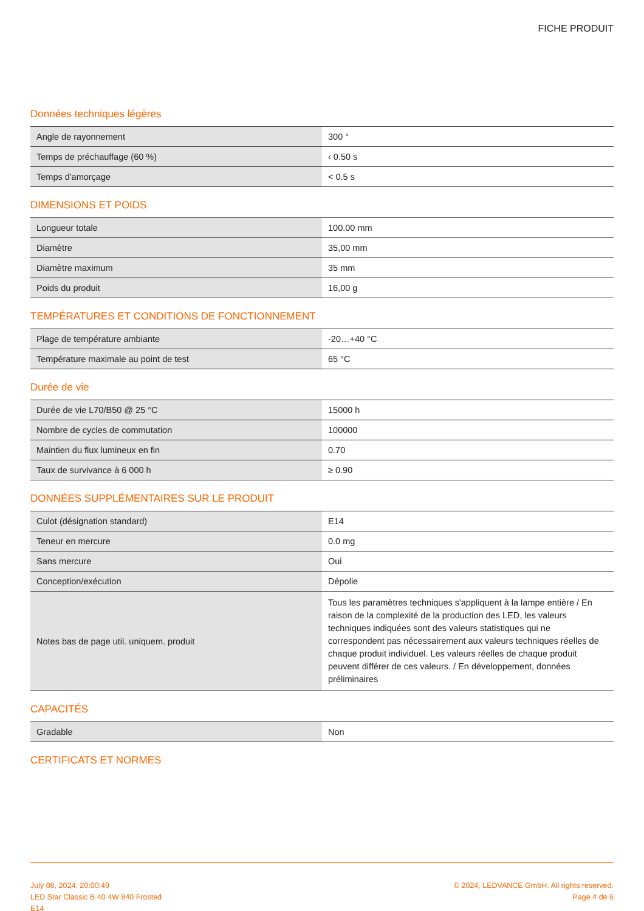FICHE PRODUIT
Données techniques légères
| Angle de rayonnement | 300 ° |
| Temps de préchauffage (60 %) | ‹ 0.50 s |
| Temps d'amorçage | < 0.5 s |
DIMENSIONS ET POIDS
| Longueur totale | 100.00 mm |
| Diamètre | 35,00 mm |
| Diamètre maximum | 35 mm |
| Poids du produit | 16,00 g |
TEMPÉRATURES ET CONDITIONS DE FONCTIONNEMENT
| Plage de température ambiante | -20…+40 °C |
| Température maximale au point de test | 65 °C |
Durée de vie
| Durée de vie L70/B50 @ 25 °C | 15000 h |
| Nombre de cycles de commutation | 100000 |
| Maintien du flux lumineux en fin | 0.70 |
| Taux de survivance à 6 000 h | ≥ 0.90 |
DONNÉES SUPPLÉMENTAIRES SUR LE PRODUIT
| Culot (désignation standard) | E14 |
| Teneur en mercure | 0.0 mg |
| Sans mercure | Oui |
| Conception/exécution | Dépolie |
| Notes bas de page util. uniquem. produit | Tous les paramètres techniques s'appliquent à la lampe entière / En raison de la complexité de la production des LED, les valeurs techniques indiquées sont des valeurs statistiques qui ne correspondent pas nécessairement aux valeurs techniques réelles de chaque produit individuel. Les valeurs réelles de chaque produit peuvent différer de ces valeurs. / En développement, données préliminaires |
CAPACITÉS
| Gradable | Non |
CERTIFICATS ET NORMES
July 08, 2024, 20:00:49
LED Star Classic B 40 4W 840 Frosted
E14
© 2024, LEDVANCE GmbH. All rights reserved.
Page 4 de 6